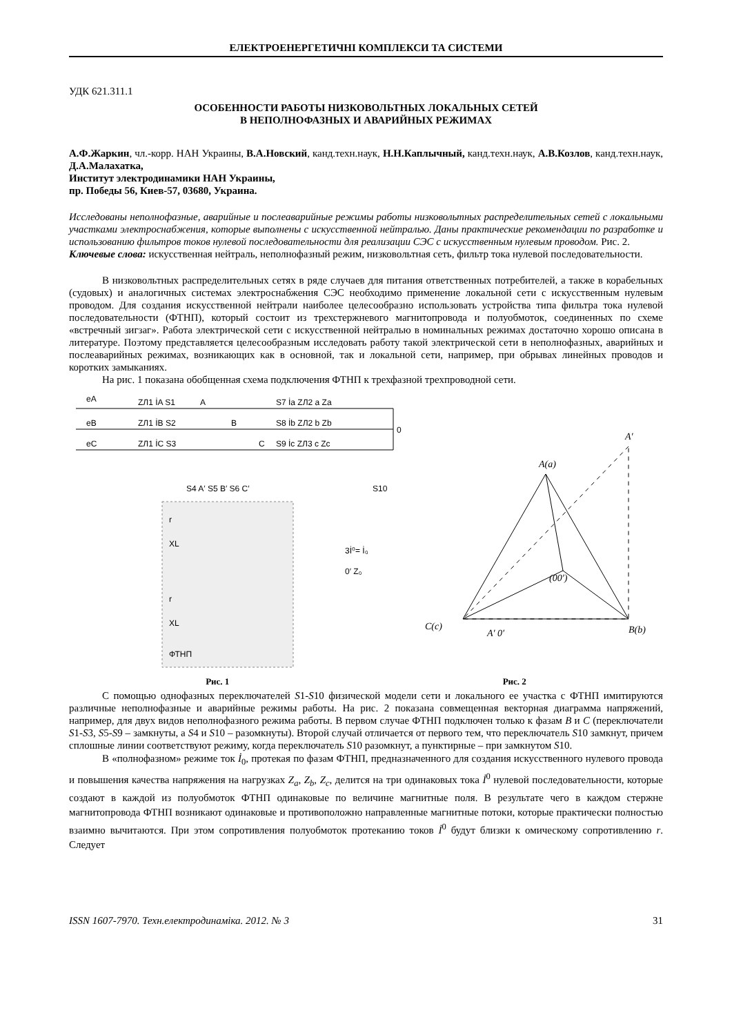ЕЛЕКТРОЕНЕРГЕТИЧНІ КОМПЛЕКСИ ТА СИСТЕМИ
УДК 621.311.1
ОСОБЕННОСТИ РАБОТЫ НИЗКОВОЛЬТНЫХ ЛОКАЛЬНЫХ СЕТЕЙ
В НЕПОЛНОФАЗНЫХ И АВАРИЙНЫХ РЕЖИМАХ
А.Ф.Жаркин, чл.-корр. НАН Украины, В.А.Новский, канд.техн.наук, Н.Н.Каплычный, канд.техн.наук, А.В.Козлов, канд.техн.наук, Д.А.Малахатка,
Институт электродинамики НАН Украины,
пр. Победы 56, Киев-57, 03680, Украина.
Исследованы неполнофазные, аварийные и послеаварийные режимы работы низковольтных распределительных сетей с локальными участками электроснабжения, которые выполнены с искусственной нейтралью. Даны практические рекомендации по разработке и использованию фильтров токов нулевой последовательности для реализации СЭС с искусственным нулевым проводом. Рис. 2.
Ключевые слова: искусственная нейтраль, неполнофазный режим, низковольтная сеть, фильтр тока нулевой последовательности.
В низковольтных распределительных сетях в ряде случаев для питания ответственных потребителей, а также в корабельных (судовых) и аналогичных системах электроснабжения СЭС необходимо применение локальной сети с искусственным нулевым проводом. Для создания искусственной нейтрали наиболее целесообразно использовать устройства типа фильтра тока нулевой последовательности (ФТНП), который состоит из трехстержневого магнитопровода и полуобмоток, соединенных по схеме «встречный зигзаг». Работа электрической сети с искусственной нейтралью в номинальных режимах достаточно хорошо описана в литературе. Поэтому представляется целесообразным исследовать работу такой электрической сети в неполнофазных, аварийных и послеаварийных режимах, возникающих как в основной, так и локальной сети, например, при обрывах линейных проводов и коротких замыканиях.
На рис. 1 показана обобщенная схема подключения ФТНП к трехфазной трехпроводной сети.
eA
eB
eC
ZЛ1 İA S1
A
S7 İa ZЛ2 a Za
ZЛ1 İB S2
B
S8 İb ZЛ2 b Zb
0
ZЛ1 İC S3
C
S9 İc ZЛ3 c Zc
S4 A′ S5 B′ S6 C′
S10
r
XL
3İ⁰= İ₀
0′ Z₀
r
XL
ФТНП
A(a)
A′
C(c)
B(b)
A′ 0′
(00′)
Рис. 1 Рис. 2
С помощью однофазных переключателей S1-S10 физической модели сети и локального ее участка с ФТНП имитируются различные неполнофазные и аварийные режимы работы. На рис. 2 показана совмещенная векторная диаграмма напряжений, например, для двух видов неполнофазного режима работы. В первом случае ФТНП подключен только к фазам B и C (переключатели S1-S3, S5-S9 – замкнуты, а S4 и S10 – разомкнуты). Второй случай отличается от первого тем, что переключатель S10 замкнут, причем сплошные линии соответствуют режиму, когда переключатель S10 разомкнут, а пунктирные – при замкнутом S10.
В «полнофазном» режиме ток İ<sub>0</sub>, протекая по фазам ФТНП, предназначенного для создания искусственного нулевого провода и повышения качества напряжения на нагрузках Z<sub>a</sub>, Z<sub>b</sub>, Z<sub>c</sub>, делится на три одинаковых тока İ<sup>0</sup> нулевой последовательности, которые создают в каждой из полуобмоток ФТНП одинаковые по величине магнитные поля. В результате чего в каждом стержне магнитопровода ФТНП возникают одинаковые и противоположно направленные магнитные потоки, которые практически полностью взаимно вычитаются. При этом сопротивления полуобмоток протеканию токов İ<sup>0</sup> будут близки к омическому сопротивлению r. Следует
ISSN 1607-7970. Техн.електродинаміка. 2012. № 3 31